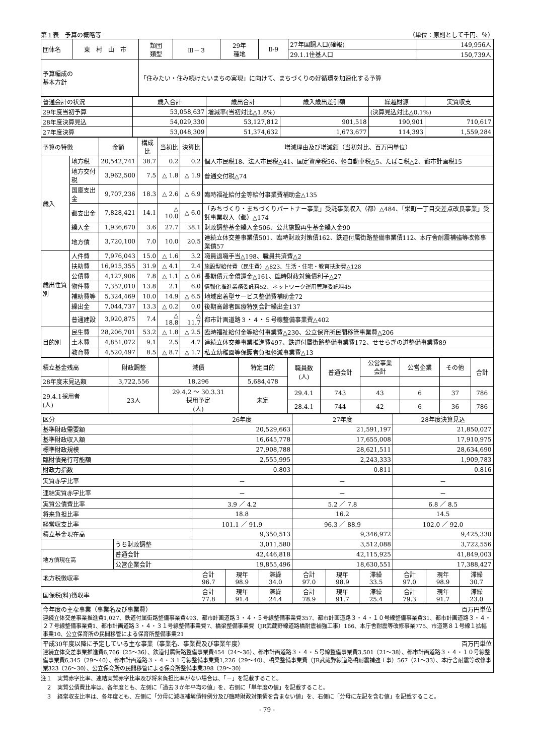第１表　予算の概略等 （単位：原則として千円、％）
| 団体名 | 東 村 山 市 | 類団 類型 | Ⅲ－３ | 29年 種地 | Ⅱ-9 | 27年国調人口(確報) | 149,956人 |
| | | | | | | 29.1.1住基人口 | 150,739人 |
| 予算編成の 基本方針 | | 「住みたい・住み続けたいまちの実現」に向けて、まちづくりの好循環を加速化する予算 | | | | | |
| 普通会計の状況 | 歳入合計 | 歳出合計 | 歳入歳出差引額 | 繰越財源 | 実質収支 |
| 29年度当初予算 | 53,058,637 | 増減率(当初対比△1.8%) | | (決算見込対比△0.1%) | |
| 28年度決算見込 | 54,029,330 | 53,127,812 | 901,518 | 190,901 | 710,617 |
| 27年度決算 | 53,048,309 | 51,374,632 | 1,673,677 | 114,393 | 1,559,284 |
| 予算の特徴 | | 金額 | 構成比 | 当初比 | 決算比 | 増減理由及び増減額（当初対比、百万円単位） |
| 歳入 | 地方税 | 20,542,741 | 38.7 | 0.2 | 0.2 | 個人市民税18、法人市民税△41、固定資産税56、軽自動車税△5、たばこ税△2、都市計画税15 |
| | 地方交付税 | 3,962,500 | 7.5 | △ 1.8 | △ 1.9 | 普通交付税△74 |
| | 国庫支出金 | 9,707,236 | 18.3 | △ 2.6 | △ 6.9 | 臨時福祉給付金等給付事業費補助金△135 |
| | 都支出金 | 7,828,421 | 14.1 | △ 10.0 | △ 6.0 | 「みちづくり・まちづくりパートナー事業」受託事業収入（都）△484、「栄町一丁目交差点改良事業」受託事業収入（都）△174 |
| | 繰入金 | 1,936,670 | 3.6 | 27.7 | 38.1 | 財政調整基金繰入金506、公共施設再生基金繰入金90 |
| | 地方債 | 3,720,100 | 7.0 | 10.0 | 20.5 | 連続立体交差事業債501、臨時財政対策債162、鉄道付属街路整備事業債112、本庁舎耐震補強等改修事業債57 |
| 歳出性質別 | 人件費 | 7,976,043 | 15.0 | △ 1.6 | 3.2 | 職員退職手当△198、職員共済費△2 |
| | 扶助費 | 16,915,355 | 31.9 | △ 4.1 | 2.4 | 施設型給付費（民生費）△823、生活・住宅・教育扶助費△128 |
| | 公債費 | 4,127,906 | 7.8 | △ 1.1 | △ 0.6 | 長期債元金償還金△161、臨時財政対策債利子△27 |
| | 物件費 | 7,352,010 | 13.8 | 2.1 | 6.0 | 情報化推進業務委託料52、ネットワーク運用管理委託料45 |
| | 補助費等 | 5,324,469 | 10.0 | 14.9 | △ 6.5 | 地域密着型サービス整備費補助金72 |
| | 繰出金 | 7,044,737 | 13.3 | △ 0.2 | 0.0 | 後期高齢者医療特別会計繰出金137 |
| | 普通建設 | 3,920,875 | 7.4 | △ 18.8 | △ 11.7 | 都市計画道路３・４・５号線整備事業費△402 |
| 目的別 | 民生費 | 28,206,701 | 53.2 | △ 1.8 | △ 2.5 | 臨時福祉給付金等給付事業費△230、公立保育所民間移管事業費△206 |
| | 土木費 | 4,851,072 | 9.1 | 2.5 | 4.7 | 連続立体交差事業推進費497、鉄道付属街路整備事業費172、せせらぎの道整備事業費89 |
| | 教育費 | 4,520,497 | 8.5 | △ 8.7 | △ 1.7 | 私立幼稚園等保護者負担軽減事業費△13 |
| 積立基金残高 | 財政調整 | 減債 | 特定目的 | 職員数 (人) | 普通会計 | 公営事業 会計 | 公営企業 | その他 | 合計 |
| 28年度末見込額 | 3,722,556 | 18,296 | 5,684,478 | | | | | | |
| 29.4.1採用者 (人) | 23人 | 29.4.2 ～ 30.3.31 採用予定 (人) | 未定 | 29.4.1 | 743 | 43 | 6 | 37 | 786 |
| | | | | 28.4.1 | 744 | 42 | 6 | 36 | 786 |
| 区分 | | 26年度 | | | 27年度 | | | 28年度決算見込 | | |
| 基準財政需要額 | | 20,529,663 | | | 21,591,197 | | | 21,850,027 | | |
| 基準財政収入額 | | 16,645,778 | | | 17,655,008 | | | 17,910,975 | | |
| 標準財政規模 | | 27,908,788 | | | 28,621,511 | | | 28,634,690 | | |
| 臨財債発行可能額 | | 2,555,995 | | | 2,243,333 | | | 1,909,783 | | |
| 財政力指数 | | 0.803 | | | 0.811 | | | 0.816 | | |
| 実質赤字比率 | | － | | | － | | | － | | |
| 連結実質赤字比率 | | － | | | － | | | － | | |
| 実質公債費比率 | | 3.9 ／ 4.2 | | | 5.2 ／ 7.8 | | | 6.8 ／ 8.5 | | |
| 将来負担比率 | | 18.8 | | | 16.2 | | | 14.5 | | |
| 経常収支比率 | | 101.1 ／ 91.9 | | | 96.3 ／ 88.9 | | | 102.0 ／ 92.0 | | |
| 積立基金現在高 | | 9,350,513 | | | 9,346,972 | | | 9,425,330 | | |
| | うち財政調整 | 3,011,580 | | | 3,512,088 | | | 3,722,556 | | |
| 地方債現在高 | 普通会計 | 42,446,818 | | | 42,115,925 | | | 41,849,003 | | |
| | 公営企業会計 | 19,855,496 | | | 18,630,551 | | | 17,388,427 | | |
| 地方税徴収率 | | 合計 96.7 | 現年 98.9 | 滞繰 34.0 | 合計 97.0 | 現年 98.9 | 滞繰 33.5 | 合計 97.0 | 現年 98.9 | 滞繰 30.7 |
| 国保税(料)徴収率 | | 合計 77.8 | 現年 91.4 | 滞繰 24.4 | 合計 78.9 | 現年 91.7 | 滞繰 25.4 | 合計 79.3 | 現年 91.7 | 滞繰 23.0 |
| 今年度の主な事業（事業名及び事業費） 百万円単位 連続立体交差事業推進費1,027、鉄道付属街路整備事業費493、都市計画道路３・４・５号線整備事業費357、都市計画道路３・４・１０号線整備事業費31、都市計画道路３・４・２７号線整備事業費1、都市計画道路３・４・３１号線整備事業費7、橋梁整備事業費（JR武蔵野線道路橋耐震補強工事）166、本庁舎耐震等改修事業775、市道第８１号線１拡幅事業10、公立保育所の民間移管による保育所整備事業21 |
| 平成30年度以降に予定している主な事業（事業名、事業費及び事業年度） 百万円単位 連続立体交差事業推進費6,766（25～36）、鉄道付属街路整備事業費454（24～36）、都市計画道路３・４・５号線整備事業費3,501（21～38）、都市計画道路３・４・１０号線整備事業費6,345（29～40）、都市計画道路３・４・３１号線整備事業費1,226（29～40）、橋梁整備事業費（JR武蔵野線道路橋耐震補強工事）567（21～33）、本庁舎耐震等改修事業323（26～30）、公立保育所の民間移管による保育所整備事業398（29～30） |
注１　実質赤字比率、連結実質赤字比率及び将来負担比率がない場合は、「－」を記載すること。
　２　実質公債費比率は、各年度とも、左側に「過去３か年平均の値」を、右側に「単年度の値」を記載すること。
　３　経常収支比率は、各年度とも、左側に「分母に減収補塡債特例分及び臨時財政対策債を含まない値」を、右側に「分母に左記を含む値」を記載すること。
- 79 -